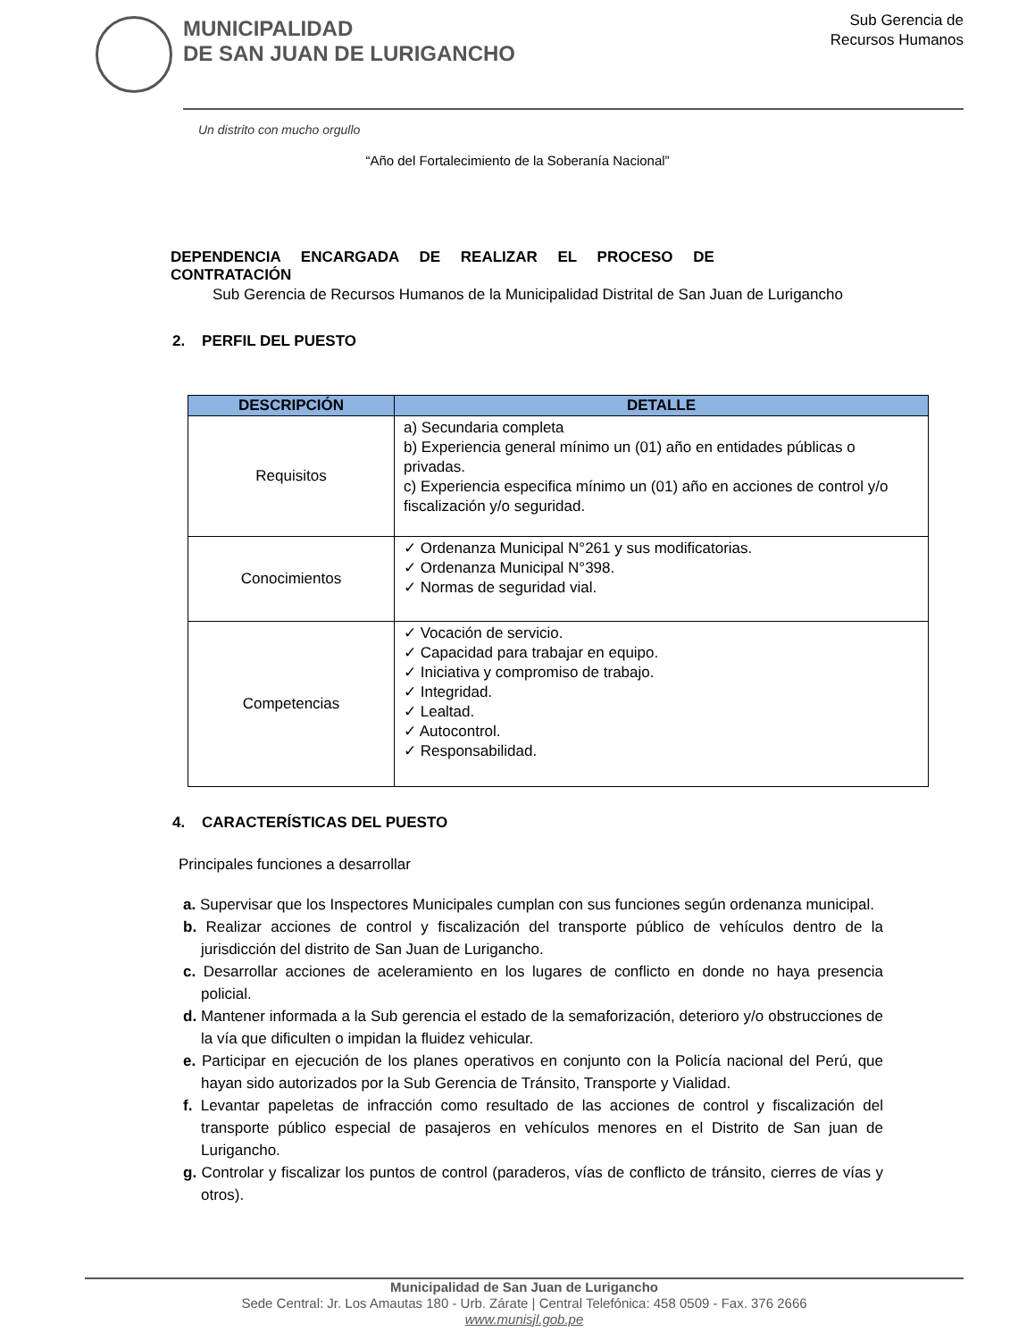MUNICIPALIDAD
DE SAN JUAN DE LURIGANCHO
Sub Gerencia de
Recursos Humanos
Un distrito con mucho orgullo
“Año del Fortalecimiento de la Soberanía Nacional”
DEPENDENCIA ENCARGADA DE REALIZAR EL PROCESO DE
CONTRATACIÓN
Sub Gerencia de Recursos Humanos de la Municipalidad Distrital de San Juan de Lurigancho
2. PERFIL DEL PUESTO
| DESCRIPCIÓN | DETALLE |
| --- | --- |
| Requisitos | a) Secundaria completa b) Experiencia general mínimo un (01) año en entidades públicas o privadas. c) Experiencia especifica mínimo un (01) año en acciones de control y/o fiscalización y/o seguridad. |
| Conocimientos | ✓ Ordenanza Municipal N°261 y sus modificatorias. ✓ Ordenanza Municipal N°398. ✓ Normas de seguridad vial. |
| Competencias | ✓ Vocación de servicio. ✓ Capacidad para trabajar en equipo. ✓ Iniciativa y compromiso de trabajo. ✓ Integridad. ✓ Lealtad. ✓ Autocontrol. ✓ Responsabilidad. |
4. CARACTERÍSTICAS DEL PUESTO
Principales funciones a desarrollar
a. Supervisar que los Inspectores Municipales cumplan con sus funciones según ordenanza municipal.
b. Realizar acciones de control y fiscalización del transporte público de vehículos dentro de la jurisdicción del distrito de San Juan de Lurigancho.
c. Desarrollar acciones de aceleramiento en los lugares de conflicto en donde no haya presencia policial.
d. Mantener informada a la Sub gerencia el estado de la semaforización, deterioro y/o obstrucciones de la vía que dificulten o impidan la fluidez vehicular.
e. Participar en ejecución de los planes operativos en conjunto con la Policía nacional del Perú, que hayan sido autorizados por la Sub Gerencia de Tránsito, Transporte y Vialidad.
f. Levantar papeletas de infracción como resultado de las acciones de control y fiscalización del transporte público especial de pasajeros en vehículos menores en el Distrito de San juan de Lurigancho.
g. Controlar y fiscalizar los puntos de control (paraderos, vías de conflicto de tránsito, cierres de vías y otros).
Municipalidad de San Juan de Lurigancho
Sede Central: Jr. Los Amautas 180 - Urb. Zárate | Central Telefónica: 458 0509 - Fax. 376 2666
www.munisjl.gob.pe